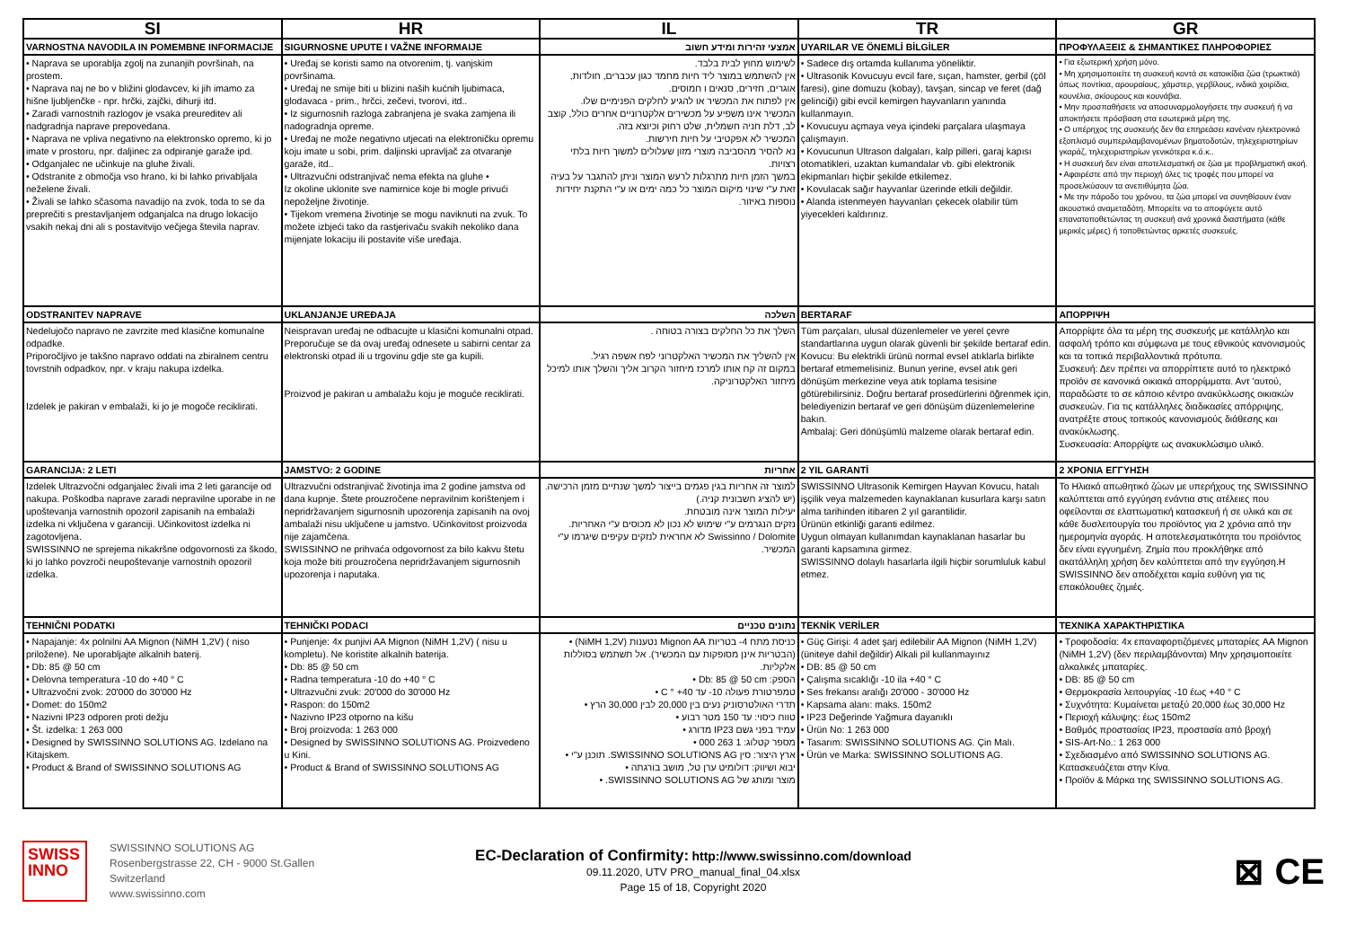| SI | HR | IL | TR | GR |
| --- | --- | --- | --- | --- |
| VARNOSTNA NAVODILA IN POMEMBNE INFORMACIJE | SIGURNOSNE UPUTE I VAŽNE INFORMAIJE | אמצעי זהירות ומידע חשוב | UYARILAR VE ÖNEMLİ BİLGİLER | ΠΡΟΦΥΛΑΞΕΙΣ & ΣΗΜΑΝΤΙΚΕΣ ΠΛΗΡΟΦΟΡΙΕΣ |
| • Naprava se uporablja zgolj na zunanjih površinah, na prostem. • Naprava naj ne bo v bližini glodavcev, ki jih imamo za hišne ljubljenčke - npr. hrčki, zajčki, dihurji itd. • Zaradi varnostnih razlogov je vsaka preureditev ali nadgradnja naprave prepovedana. • Naprava ne vpliva negativno na elektronsko opremo, ki jo imate v prostoru, npr. daljinec za odpiranje garaže ipd. • Odganjalec ne učinkuje na gluhe živali. • Odstranite z območja vso hrano, ki bi lahko privabljala neželene živali. • Živali se lahko sčasoma navadijo na zvok, toda to se da preprečiti s prestavljanjem odganjalca na drugo lokacijo vsakih nekaj dni ali s postavitvijo večjega števila naprav. | • Uređaj se koristi samo na otvorenim, tj. vanjskim površinama. • Uređaj ne smije biti u blizini naših kućnih ljubimaca, glodavaca - prim., hrčci, zečevi, tvorovi, itd.. • Iz sigurnosnih razloga zabranjena je svaka zamjena ili nadogradnja opreme. • Uređaj ne može negativno utjecati na elektroničku opremu koju imate u sobi, prim. daljinski upravljač za otvaranje garaže, itd.. • Ultrazvučni odstranjivač nema efekta na gluhe • Iz okoline uklonite sve namirnice koje bi mogle privući nepoželjne životinje. • Tijekom vremena životinje se mogu naviknuti na zvuk. To možete izbjeći tako da rastjerivaču svakih nekoliko dana mijenjate lokaciju ili postavite više uređaja. | לשימוש מחוץ לבית בלבד. אין להשתמש במוצר ליד חיות מחמד כגון עכברים, חולדות, אוגרים, חזירים, סנאים ו חמוסים. אין לפתוח את המכשיר או להגיע לחלקים הפנימיים שלו. המכשיר אינו משפיע על מכשירים אלקטרוניים אחרים כולל, קוצב לב, דלת חניה חשמלית, שלט רחוק וכיוצא בזה. המכשיר לא אפקטיבי על חיות חירשות. נא להסיר מהסביבה מוצרי מזון שעלולים למשוך חיות בלתי רצויות. במשך הזמן חיות מתרגלות לרעש המוצר וניתן להתגבר על בעיה זאת ע"י שינוי מיקום המוצר כל כמה ימים או ע"י התקנת יחידות נוספות באיזור. | • Sadece dış ortamda kullanıma yöneliktir. • Ultrasonik Kovucuyu evcil fare, sıçan, hamster, gerbil (çöl faresi), gine domuzu (kobay), tavşan, sincap ve feret (dağ gelinciği) gibi evcil kemirgen hayvanların yanında kullanmayın. • Kovucuyu açmaya veya içindeki parçalara ulaşmaya çalışmayın. • Kovucunun Ultrason dalgaları, kalp pilleri, garaj kapısı otomatikleri, uzaktan kumandalar vb. gibi elektronik ekipmanları hiçbir şekilde etkilemez. • Kovulacak sağır hayvanlar üzerinde etkili değildir. • Alanda istenmeyen hayvanları çekecek olabilir tüm yiyecekleri kaldırınız. | • Για εξωτερική χρήση μόνο. • Μη χρησιμοποιείτε τη συσκευή κοντά σε κατοικίδια ζώα (τρωκτικά) όπως ποντίκια, αρουραίους, χάμστερ, γερβίλους, ινδικά χοιρίδια, κουνέλια, σκίουρους και κουνάβια. • Μην προσπαθήσετε να αποσυναρμολογήσετε την συσκευή ή να αποκτήσετε πρόσβαση στα εσωτερικά μέρη της. • Ο υπέρηχος της συσκευής δεν θα επηρεάσει κανέναν ηλεκτρονικό εξοπλισμό συμπεριλαμβανομένων βηματοδοτών, τηλεχειριστηρίων γκαράζ, τηλεχειριστηρίων γενικότερα κ.ό.κ.. • Η συσκευή δεν είναι αποτελεσματική σε ζώα με προβληματική ακοή. • Αφαιρέστε από την περιοχή όλες τις τροφές που μπορεί να προσελκύσουν τα ανεπιθύμητα ζώα. • Με την πάροδο του χρόνου, τα ζώα μπορεί να συνηθίσουν έναν ακουστικό αναμεταδότη. Μπορείτε να το αποφύγετε αυτό επανατοποθετώντας τη συσκευή ανά χρονικά διαστήματα (κάθε μερικές μέρες) ή τοποθετώντας αρκετές συσκευές. |
| ODSTRANITEV NAPRAVE | UKLANJANJE UREĐAJA | השלכה | BERTARAF | ΑΠΟΡΡΙΨΗ |
| Nedelujočo napravo ne zavrzite med klasične komunalne odpadke. Priporočljivo je takšno napravo oddati na zbiralnem centru tovrstnih odpadkov, npr. v kraju nakupa izdelka. Izdelek je pakiran v embalaži, ki jo je mogoče reciklirati. | Neispravan uređaj ne odbacujte u klasični komunalni otpad. Preporučuje se da ovaj uređaj odnesete u sabirni centar za elektronski otpad ili u trgovinu gdje ste ga kupili. Proizvod je pakiran u ambalažu koju je moguće reciklirati. | השלך את כל החלקים בצורה בטוחה . אין להשליך את המכשיר האלקטרוני לפח אשפה רגיל. במקום זה קח אותו למרכז מיחזור הקרוב אליך והשלך אותו למיכל מיחזור האלקטרוניקה. | Tüm parçaları, ulusal düzenlemeler ve yerel çevre standartlarına uygun olarak güvenli bir şekilde bertaraf edin. Kovucu: Bu elektrikli ürünü normal evsel atıklarla birlikte bertaraf etmemelisiniz. Bunun yerine, evsel atık geri dönüşüm merkezine veya atık toplama tesisine götürebilirsiniz. Doğru bertaraf prosedürlerini öğrenmek için, belediyenizin bertaraf ve geri dönüşüm düzenlemelerine bakın. Ambalaj: Geri dönüşümlü malzeme olarak bertaraf edin. | Απορρίψτε όλα τα μέρη της συσκευής με κατάλληλο και ασφαλή τρόπο και σύμφωνα με τους εθνικούς κανονισμούς και τα τοπικά περιβαλλοντικά πρότυπα. Συσκευή: Δεν πρέπει να απορρίπτετε αυτό το ηλεκτρικό προϊόν σε κανονικά οικιακά απορρίμματα. Αντ 'αυτού, παραδώστε το σε κάποιο κέντρο ανακύκλωσης οικιακών συσκευών. Για τις κατάλληλες διαδικασίες απόρριψης, ανατρέξτε στους τοπικούς κανονισμούς διάθεσης και ανακύκλωσης. Συσκευασία: Απορρίψτε ως ανακυκλώσιμο υλικό. |
| GARANCIJA: 2 LETI | JAMSTVO: 2 GODINE | אחריות | 2 YIL GARANTİ | 2 ΧΡΟΝΙΑ ΕΓΓΥΗΣΗ |
| Izdelek Ultrazvočni odganjalec živali ima 2 leti garancije od nakupa. Poškodba naprave zaradi nepravilne uporabe in ne upoštevanja varnostnih opozoril zapisanih na embalaži izdelka ni vključena v garanciji. Učinkovitost izdelka ni zagotovljena. SWISSINNO ne sprejema nikakršne odgovornosti za škodo, ki jo lahko povzroči neupoštevanje varnostnih opozoril izdelka. | Ultrazvučni odstranjivač životinja ima 2 godine jamstva od dana kupnje. Štete prouzročene nepravilnim korištenjem i nepridržavanjem sigurnosnih upozorenja zapisanih na ovoj ambalaži nisu uključene u jamstvo. Učinkovitost proizvoda nije zajamčena. SWISSINNO ne prihvaća odgovornost za bilo kakvu štetu koja može biti prouzročena nepridržavanjem sigurnosnih upozorenja i naputaka. | למוצר זה אחריות בגין פגמים בייצור למשך שנתיים מזמן הרכישה. (יש להציג חשבונית קניה.) יעילות המוצר אינה מובטחת. נזקים הנגרמים ע"י שימוש לא נכון לא מכוסים ע"י האחריות. Swissinno / Dolomite לא אחראית לנזקים עקיפים שיגרמו ע"י המכשיר. | SWISSINNO Ultrasonik Kemirgen Hayvan Kovucu, hatalı işçilik veya malzemeden kaynaklanan kusurlara karşı satın alma tarihinden itibaren 2 yıl garantilidir. Ürünün etkinliği garanti edilmez. Uygun olmayan kullanımdan kaynaklanan hasarlar bu garanti kapsamına girmez. SWISSINNO dolaylı hasarlarla ilgili hiçbir sorumluluk kabul etmez. | Το Ηλιακό απωθητικό ζώων με υπερήχους της SWISSINNO καλύπτεται από εγγύηση ενάντια στις ατέλειες που οφείλονται σε ελαττωματική κατασκευή ή σε υλικά και σε κάθε δυσλειτουργία του προϊόντος για 2 χρόνια από την ημερομηνία αγοράς. Η αποτελεσματικότητα του προϊόντος δεν είναι εγγυημένη. Ζημία που προκλήθηκε από ακατάλληλη χρήση δεν καλύπτεται από την εγγύηση.Η SWISSINNO δεν αποδέχεται καμία ευθύνη για τις επακόλουθες ζημιές. |
| TEHNIČNI PODATKI | TEHNIČKI PODACI | נתונים טכניים | TEKNİK VERİLER | ΤΕΧΝΙΚΑ ΧΑΡΑΚΤΗΡΙΣΤΙΚΑ |
| • Napajanje: 4x polnilni AA Mignon (NiMH 1,2V) ( niso priložene). Ne uporabljajte alkalnih baterij. • Db: 85 @ 50 cm • Delovna temperatura -10 do +40 ° C • Ultrazvočni zvok: 20'000 do 30'000 Hz • Domet: do 150m2 • Nazivni IP23 odporen proti dežju • Št. izdelka: 1 263 000 • Designed by SWISSINNO SOLUTIONS AG. Izdelano na Kitajskem. • Product & Brand of SWISSINNO SOLUTIONS AG | • Punjenje: 4x punjivi AA Mignon (NiMH 1,2V) ( nisu u kompletu). Ne koristite alkalnih baterija. • Db: 85 @ 50 cm • Radna temperatura -10 do +40 ° C • Ultrazvučni zvuk: 20'000 do 30'000 Hz • Raspon: do 150m2 • Nazivno IP23 otporno na kišu • Broj proizvoda: 1 263 000 • Designed by SWISSINNO SOLUTIONS AG. Proizvedeno u Kini. • Product & Brand of SWISSINNO SOLUTIONS AG | כניסת מתח 4- בטריות Mignon AA נטענות (NiMH 1,2V) • (הבטריות אינן מסופקות עם המכשיר). אל תשתמש בסוללות אלקליות. הספק: Db: 85 @ 50 cm • טמפרטורת פעולה 10- עד 40+ ° C • תדרי האולטרסוניק נעים בין 20,000 לבין 30,000 הרץ • טווח כיסוי: עד 150 מטר רבוע • עמיד בפני גשם IP23 מדורג • מספר קטלוג: 1 263 000 • ארץ היצור: סין SWISSINNO SOLUTIONS AG. תוכנן ע"י • יבוא ושיווק: דולומיט ערן טל, מושב בורגתה • מוצר ומותג של SWISSINNO SOLUTIONS AG. • | • Güç Girişi: 4 adet şarj edilebilir AA Mignon (NiMH 1,2V) (üniteye dahil değildir) Alkali pil kullanmayınız • DB: 85 @ 50 cm • Çalışma sıcaklığı -10 ila +40 ° C • Ses frekansı aralığı 20'000 - 30'000 Hz • Kapsama alanı: maks. 150m2 • IP23 Değerinde Yağmura dayanıklı • Ürün No: 1 263 000 • Tasarım: SWISSINNO SOLUTIONS AG. Çin Malı. • Ürün ve Marka: SWISSINNO SOLUTIONS AG. | • Τροφοδοσία: 4x επαναφορτιζόμενες μπαταρίες AA Mignon (NiMH 1,2V) (δεν περιλαμβάνονται) Μην χρησιμοποιείτε αλκαλικές μπαταρίες. • DB: 85 @ 50 cm • Θερμοκρασία λειτουργίας -10 έως +40 ° C • Συχνότητα: Κυμαίνεται μεταξύ 20,000 έως 30,000 Hz • Περιοχή κάλυψης: έως 150m2 • Βαθμός προστασίας IP23, προστασία από βροχή • SIS-Art-No.: 1 263 000 • Σχεδιασμένο από SWISSINNO SOLUTIONS AG. Κατασκευάζεται στην Κίνα. • Προϊόν & Μάρκα της SWISSINNO SOLUTIONS AG. |
SWISS
INNO
SWISSINNO SOLUTIONS AG
Rosenbergstrasse 22, CH - 9000 St.Gallen
Switzerland
www.swissinno.com
EC-Declaration of Confirmity: http://www.swissinno.com/download
09.11.2020, UTV PRO_manual_final_04.xlsx
Page 15 of 18, Copyright 2020
⊠ CE